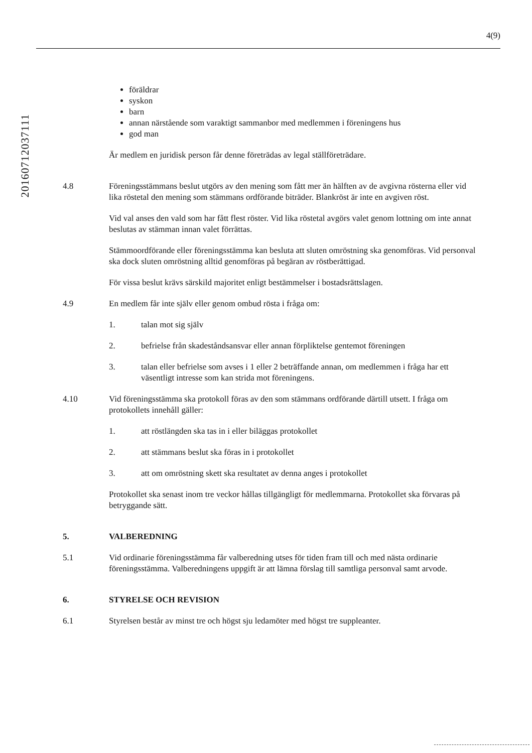4(9)
20160712037111
föräldrar
syskon
barn
annan närstående som varaktigt sammanbor med medlemmen i föreningens hus
god man
Är medlem en juridisk person får denne företrädas av legal ställföreträdare.
4.8 Föreningsstämmans beslut utgörs av den mening som fått mer än hälften av de avgivna rösterna eller vid lika röstetal den mening som stämmans ordförande biträder. Blankröst är inte en avgiven röst.
Vid val anses den vald som har fått flest röster. Vid lika röstetal avgörs valet genom lottning om inte annat beslutas av stämman innan valet förrättas.
Stämmoordförande eller föreningsstämma kan besluta att sluten omröstning ska genomföras. Vid personval ska dock sluten omröstning alltid genomföras på begäran av röstberättigad.
För vissa beslut krävs särskild majoritet enligt bestämmelser i bostadsrättslagen.
4.9 En medlem får inte själv eller genom ombud rösta i fråga om:
1. talan mot sig själv
2. befrielse från skadeståndsansvar eller annan förpliktelse gentemot föreningen
3. talan eller befrielse som avses i 1 eller 2 beträffande annan, om medlemmen i fråga har ett väsentligt intresse som kan strida mot föreningens.
4.10 Vid föreningsstämma ska protokoll föras av den som stämmans ordförande därtill utsett. I fråga om protokollets innehåll gäller:
1. att röstlängden ska tas in i eller biläggas protokollet
2. att stämmans beslut ska föras in i protokollet
3. att om omröstning skett ska resultatet av denna anges i protokollet
Protokollet ska senast inom tre veckor hållas tillgängligt för medlemmarna. Protokollet ska förvaras på betryggande sätt.
5. VALBEREDNING
5.1 Vid ordinarie föreningsstämma får valberedning utses för tiden fram till och med nästa ordinarie föreningsstämma. Valberedningens uppgift är att lämna förslag till samtliga personval samt arvode.
6. STYRELSE OCH REVISION
6.1 Styrelsen består av minst tre och högst sju ledamöter med högst tre suppleanter.